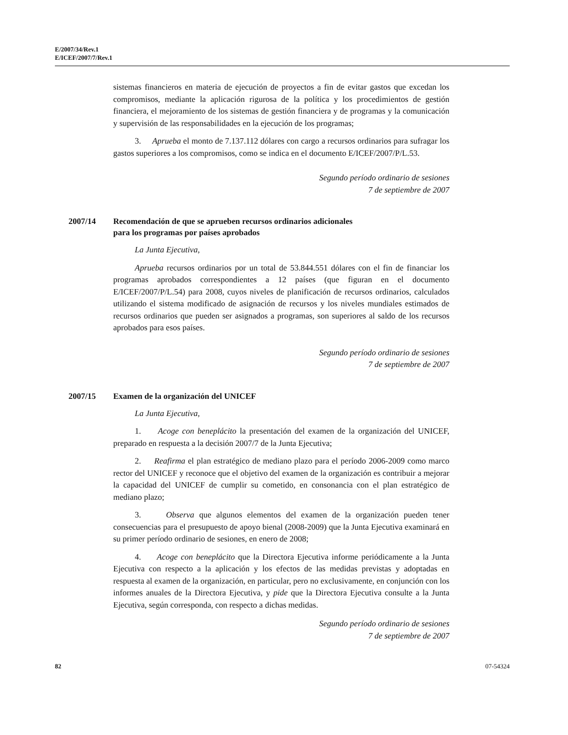E/2007/34/Rev.1
E/ICEF/2007/7/Rev.1
sistemas financieros en materia de ejecución de proyectos a fin de evitar gastos que excedan los compromisos, mediante la aplicación rigurosa de la política y los procedimientos de gestión financiera, el mejoramiento de los sistemas de gestión financiera y de programas y la comunicación y supervisión de las responsabilidades en la ejecución de los programas;
3. Aprueba el monto de 7.137.112 dólares con cargo a recursos ordinarios para sufragar los gastos superiores a los compromisos, como se indica en el documento E/ICEF/2007/P/L.53.
Segundo período ordinario de sesiones
7 de septiembre de 2007
2007/14 Recomendación de que se aprueben recursos ordinarios adicionales
para los programas por países aprobados
La Junta Ejecutiva,
Aprueba recursos ordinarios por un total de 53.844.551 dólares con el fin de financiar los programas aprobados correspondientes a 12 países (que figuran en el documento E/ICEF/2007/P/L.54) para 2008, cuyos niveles de planificación de recursos ordinarios, calculados utilizando el sistema modificado de asignación de recursos y los niveles mundiales estimados de recursos ordinarios que pueden ser asignados a programas, son superiores al saldo de los recursos aprobados para esos países.
Segundo período ordinario de sesiones
7 de septiembre de 2007
2007/15 Examen de la organización del UNICEF
La Junta Ejecutiva,
1. Acoge con beneplácito la presentación del examen de la organización del UNICEF, preparado en respuesta a la decisión 2007/7 de la Junta Ejecutiva;
2. Reafirma el plan estratégico de mediano plazo para el período 2006-2009 como marco rector del UNICEF y reconoce que el objetivo del examen de la organización es contribuir a mejorar la capacidad del UNICEF de cumplir su cometido, en consonancia con el plan estratégico de mediano plazo;
3. Observa que algunos elementos del examen de la organización pueden tener consecuencias para el presupuesto de apoyo bienal (2008-2009) que la Junta Ejecutiva examinará en su primer período ordinario de sesiones, en enero de 2008;
4. Acoge con beneplácito que la Directora Ejecutiva informe periódicamente a la Junta Ejecutiva con respecto a la aplicación y los efectos de las medidas previstas y adoptadas en respuesta al examen de la organización, en particular, pero no exclusivamente, en conjunción con los informes anuales de la Directora Ejecutiva, y pide que la Directora Ejecutiva consulte a la Junta Ejecutiva, según corresponda, con respecto a dichas medidas.
Segundo período ordinario de sesiones
7 de septiembre de 2007
82 07-54324